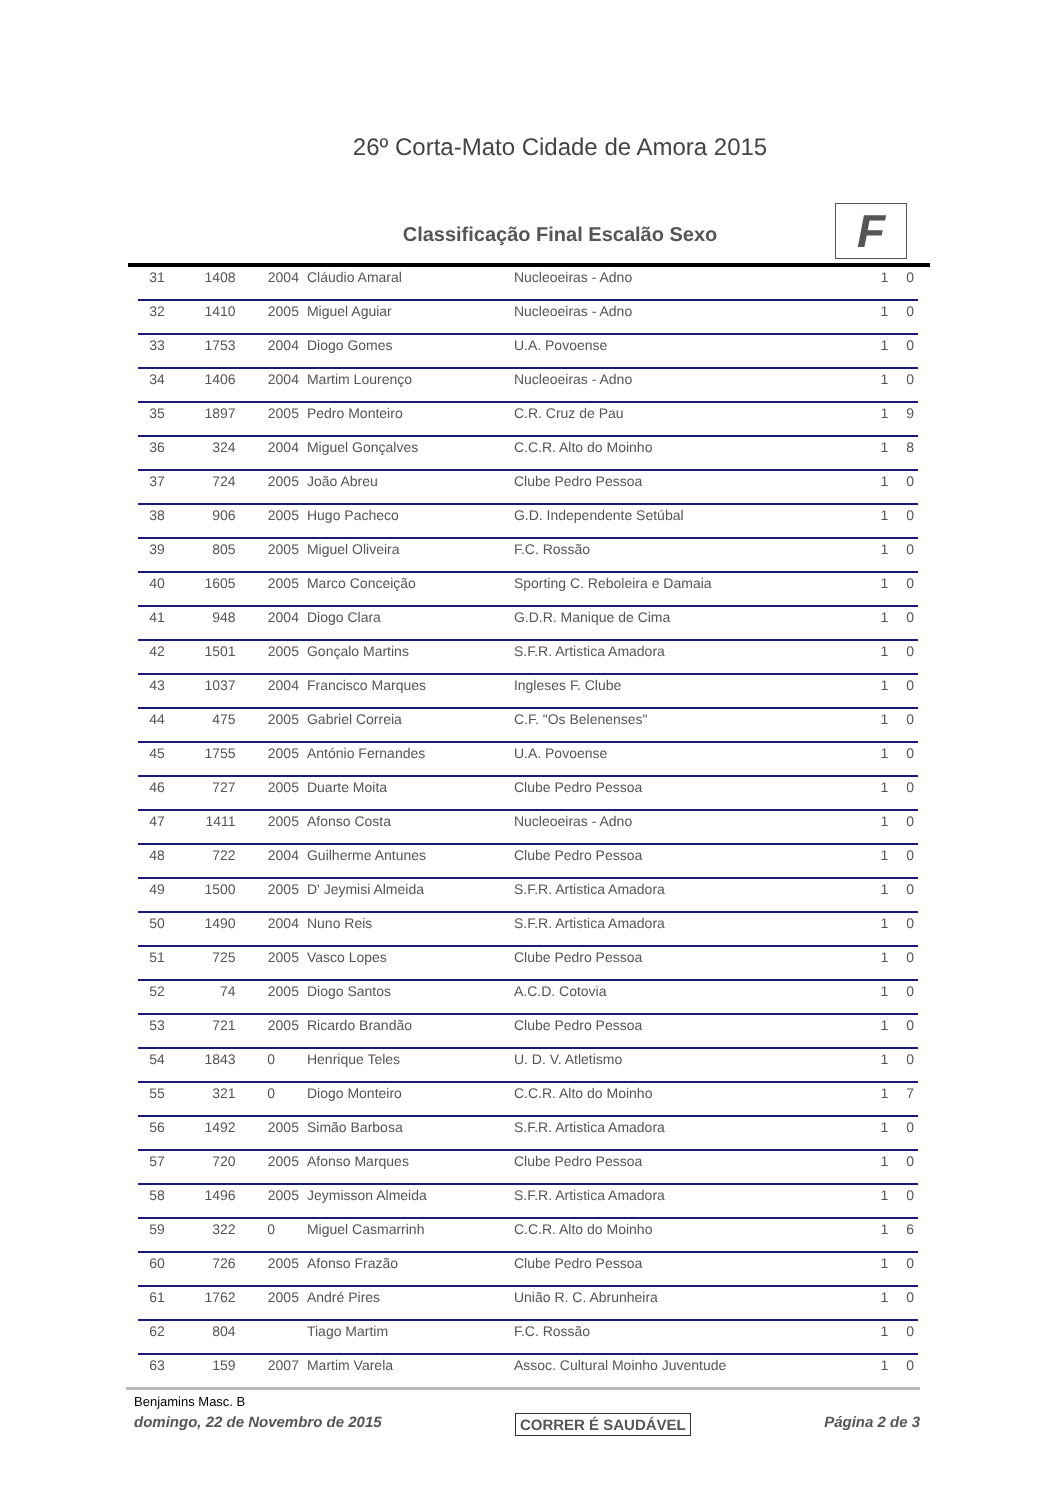26º Corta-Mato Cidade de Amora 2015
Classificação Final Escalão Sexo
F
| 31 | 1408 | 2004 | Cláudio Amaral | Nucleoeiras - Adno | 1 | 0 |
| 32 | 1410 | 2005 | Miguel Aguiar | Nucleoeiras - Adno | 1 | 0 |
| 33 | 1753 | 2004 | Diogo Gomes | U.A. Povoense | 1 | 0 |
| 34 | 1406 | 2004 | Martim Lourenço | Nucleoeiras - Adno | 1 | 0 |
| 35 | 1897 | 2005 | Pedro Monteiro | C.R. Cruz de Pau | 1 | 9 |
| 36 | 324 | 2004 | Miguel Gonçalves | C.C.R. Alto do Moinho | 1 | 8 |
| 37 | 724 | 2005 | João Abreu | Clube Pedro Pessoa | 1 | 0 |
| 38 | 906 | 2005 | Hugo Pacheco | G.D. Independente Setúbal | 1 | 0 |
| 39 | 805 | 2005 | Miguel Oliveira | F.C. Rossão | 1 | 0 |
| 40 | 1605 | 2005 | Marco Conceição | Sporting C. Reboleira e Damaia | 1 | 0 |
| 41 | 948 | 2004 | Diogo Clara | G.D.R. Manique de Cima | 1 | 0 |
| 42 | 1501 | 2005 | Gonçalo Martins | S.F.R. Artistica Amadora | 1 | 0 |
| 43 | 1037 | 2004 | Francisco Marques | Ingleses F. Clube | 1 | 0 |
| 44 | 475 | 2005 | Gabriel Correia | C.F. "Os Belenenses" | 1 | 0 |
| 45 | 1755 | 2005 | António Fernandes | U.A. Povoense | 1 | 0 |
| 46 | 727 | 2005 | Duarte Moita | Clube Pedro Pessoa | 1 | 0 |
| 47 | 1411 | 2005 | Afonso Costa | Nucleoeiras - Adno | 1 | 0 |
| 48 | 722 | 2004 | Guilherme Antunes | Clube Pedro Pessoa | 1 | 0 |
| 49 | 1500 | 2005 | D' Jeymisi Almeida | S.F.R. Artistica Amadora | 1 | 0 |
| 50 | 1490 | 2004 | Nuno Reis | S.F.R. Artistica Amadora | 1 | 0 |
| 51 | 725 | 2005 | Vasco Lopes | Clube Pedro Pessoa | 1 | 0 |
| 52 | 74 | 2005 | Diogo Santos | A.C.D. Cotovia | 1 | 0 |
| 53 | 721 | 2005 | Ricardo Brandão | Clube Pedro Pessoa | 1 | 0 |
| 54 | 1843 | 0 | Henrique Teles | U. D. V. Atletismo | 1 | 0 |
| 55 | 321 | 0 | Diogo Monteiro | C.C.R. Alto do Moinho | 1 | 7 |
| 56 | 1492 | 2005 | Simão Barbosa | S.F.R. Artistica Amadora | 1 | 0 |
| 57 | 720 | 2005 | Afonso Marques | Clube Pedro Pessoa | 1 | 0 |
| 58 | 1496 | 2005 | Jeymisson Almeida | S.F.R. Artistica Amadora | 1 | 0 |
| 59 | 322 | 0 | Miguel Casmarrinh | C.C.R. Alto do Moinho | 1 | 6 |
| 60 | 726 | 2005 | Afonso Frazão | Clube Pedro Pessoa | 1 | 0 |
| 61 | 1762 | 2005 | André Pires | União R. C. Abrunheira | 1 | 0 |
| 62 | 804 | | Tiago Martim | F.C. Rossão | 1 | 0 |
| 63 | 159 | 2007 | Martim Varela | Assoc. Cultural Moinho Juventude | 1 | 0 |
Benjamins Masc. B
domingo, 22 de Novembro de 2015 CORRER É SAUDÁVEL Página 2 de 3